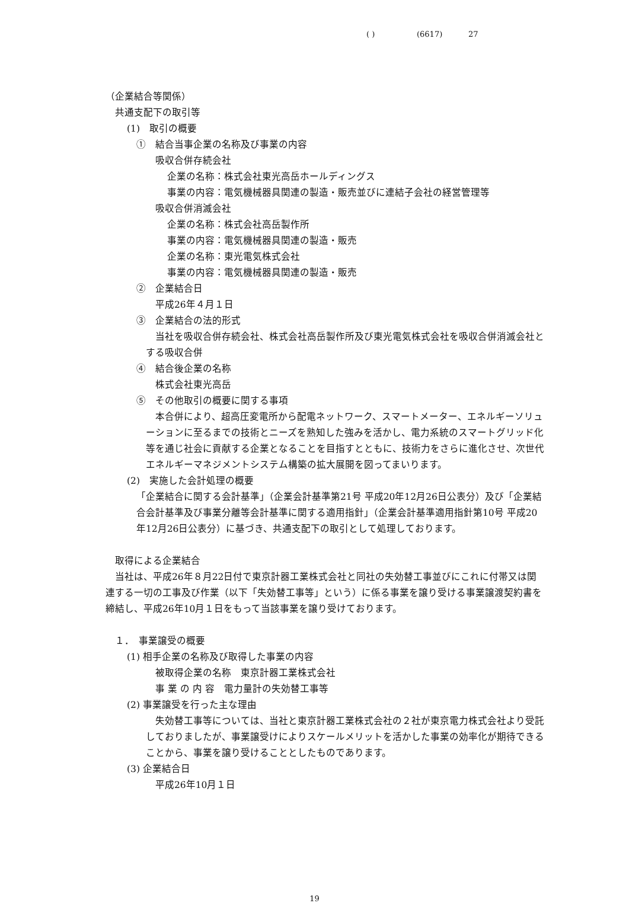( ) (6617) 27
（企業結合等関係）
共通支配下の取引等
(1)　取引の概要
①　結合当事企業の名称及び事業の内容
吸収合併存続会社
企業の名称：株式会社東光高岳ホールディングス
事業の内容：電気機械器具関連の製造・販売並びに連結子会社の経営管理等
吸収合併消滅会社
企業の名称：株式会社高岳製作所
事業の内容：電気機械器具関連の製造・販売
企業の名称：東光電気株式会社
事業の内容：電気機械器具関連の製造・販売
②　企業結合日
平成26年４月１日
③　企業結合の法的形式
当社を吸収合併存続会社、株式会社高岳製作所及び東光電気株式会社を吸収合併消滅会社とする吸収合併
④　結合後企業の名称
株式会社東光高岳
⑤　その他取引の概要に関する事項
本合併により、超高圧変電所から配電ネットワーク、スマートメーター、エネルギーソリューションに至るまでの技術とニーズを熟知した強みを活かし、電力系統のスマートグリッド化等を通じ社会に貢献する企業となることを目指すとともに、技術力をさらに進化させ、次世代エネルギーマネジメントシステム構築の拡大展開を図ってまいります。
(2)　実施した会計処理の概要
「企業結合に関する会計基準」（企業会計基準第21号 平成20年12月26日公表分）及び「企業結合会計基準及び事業分離等会計基準に関する適用指針」（企業会計基準適用指針第10号 平成20年12月26日公表分）に基づき、共通支配下の取引として処理しております。
取得による企業結合
当社は、平成26年８月22日付で東京計器工業株式会社と同社の失効替工事並びにこれに付帯又は関連する一切の工事及び作業（以下「失効替工事等」という）に係る事業を譲り受ける事業譲渡契約書を締結し、平成26年10月１日をもって当該事業を譲り受けております。
１．　事業譲受の概要
(1) 相手企業の名称及び取得した事業の内容
被取得企業の名称　東京計器工業株式会社
事 業 の 内 容　電力量計の失効替工事等
(2) 事業譲受を行った主な理由
失効替工事等については、当社と東京計器工業株式会社の２社が東京電力株式会社より受託しておりましたが、事業譲受けによりスケールメリットを活かした事業の効率化が期待できることから、事業を譲り受けることとしたものであります。
(3) 企業結合日
平成26年10月１日
19